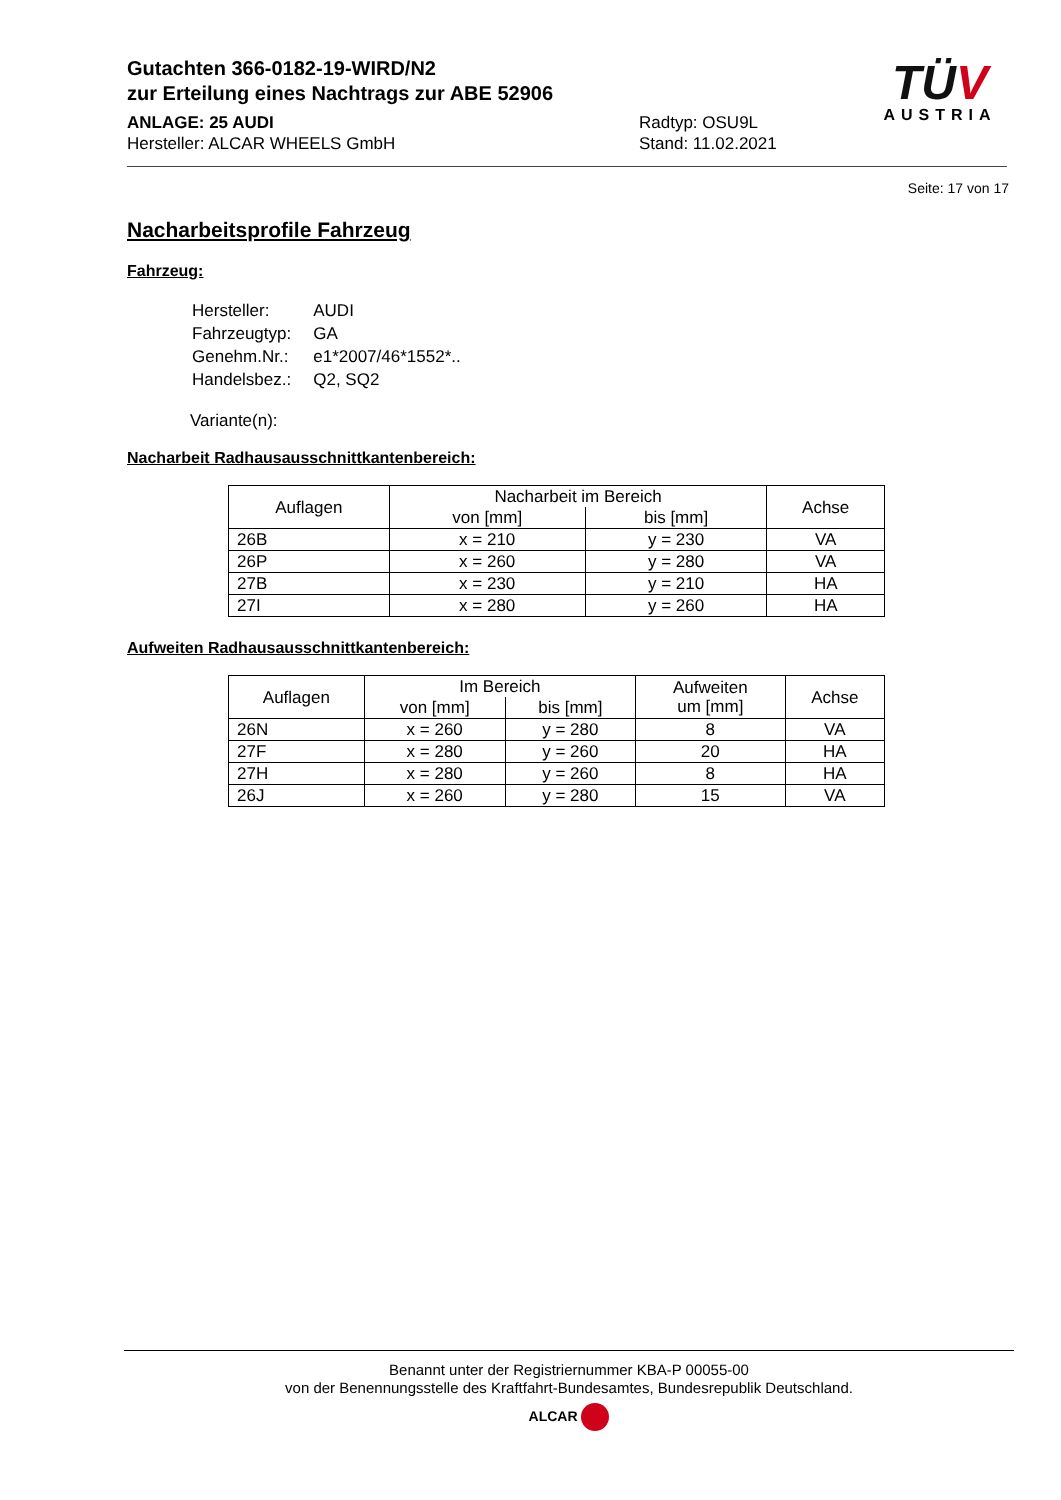Gutachten 366-0182-19-WIRD/N2
zur Erteilung eines Nachtrags zur ABE 52906
ANLAGE: 25 AUDI
Hersteller: ALCAR WHEELS GmbH
Radtyp: OSU9L
Stand: 11.02.2021
TÜV
AUSTRIA
Seite: 17 von 17
Nacharbeitsprofile Fahrzeug
Fahrzeug:
| Hersteller: | AUDI |
| Fahrzeugtyp: | GA |
| Genehm.Nr.: | e1*2007/46*1552*.. |
| Handelsbez.: | Q2, SQ2 |
Variante(n):
Nacharbeit Radhausausschnittkantenbereich:
| Auflagen | Nacharbeit im Bereich | | Achse |
| --- | --- | --- | --- |
| | von [mm] | bis [mm] | |
| 26B | x = 210 | y = 230 | VA |
| 26P | x = 260 | y = 280 | VA |
| 27B | x = 230 | y = 210 | HA |
| 27I | x = 280 | y = 260 | HA |
Aufweiten Radhausausschnittkantenbereich:
| Auflagen | Im Bereich | | Aufweiten um [mm] | Achse |
| --- | --- | --- | --- | --- |
| | von [mm] | bis [mm] | | |
| 26N | x = 260 | y = 280 | 8 | VA |
| 27F | x = 280 | y = 260 | 20 | HA |
| 27H | x = 280 | y = 260 | 8 | HA |
| 26J | x = 260 | y = 280 | 15 | VA |
Benannt unter der Registriernummer KBA-P 00055-00
von der Benennungsstelle des Kraftfahrt-Bundesamtes, Bundesrepublik Deutschland.
ALCAR